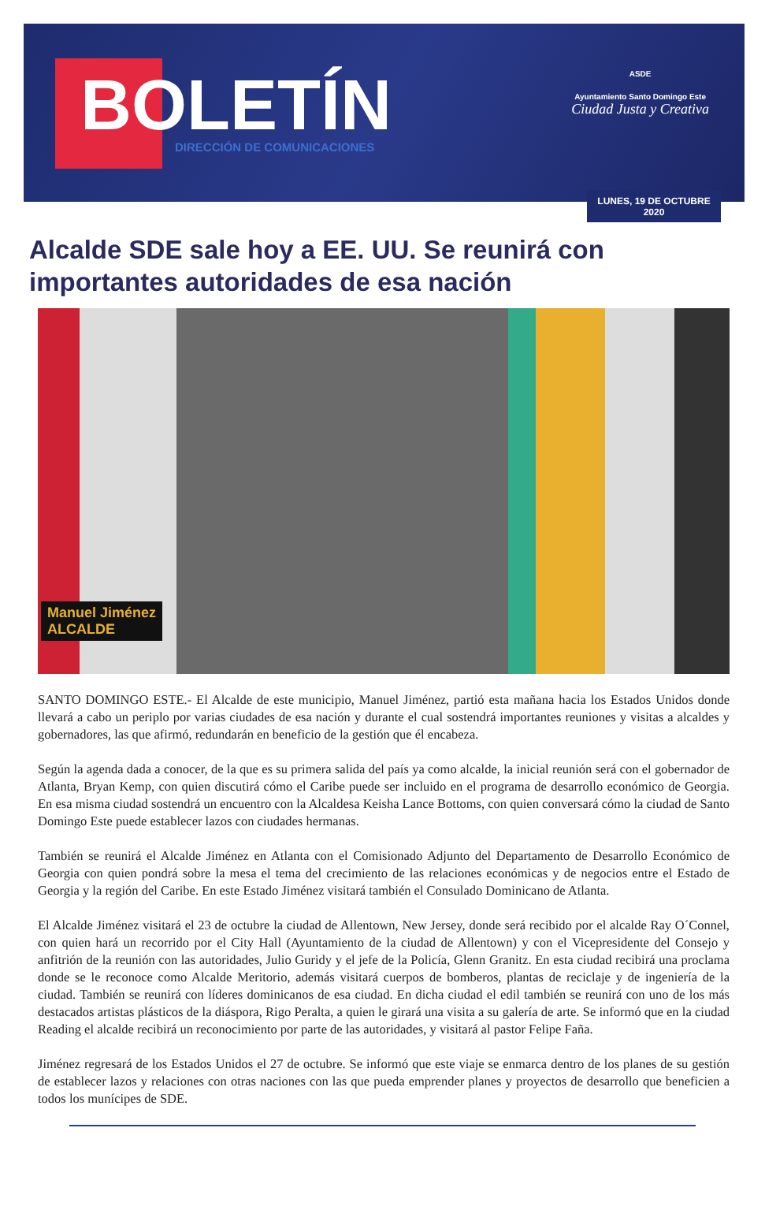BOLETÍN
DIRECCIÓN DE COMUNICACIONES
ASDE
Ayuntamiento Santo Domingo Este
Ciudad Justa y Creativa
LUNES, 19 DE OCTUBRE 2020
Alcalde SDE sale hoy a EE. UU. Se reunirá con importantes autoridades de esa nación
Manuel Jiménez
ALCALDE
SANTO DOMINGO ESTE.- El Alcalde de este municipio, Manuel Jiménez, partió esta mañana hacia los Estados Unidos donde llevará a cabo un periplo por varias ciudades de esa nación y durante el cual sostendrá importantes reuniones y visitas a alcaldes y gobernadores, las que afirmó, redundarán en beneficio de la gestión que él encabeza.
Según la agenda dada a conocer, de la que es su primera salida del país ya como alcalde, la inicial reunión será con el gobernador de Atlanta, Bryan Kemp, con quien discutirá cómo el Caribe puede ser incluido en el programa de desarrollo económico de Georgia. En esa misma ciudad sostendrá un encuentro con la Alcaldesa Keisha Lance Bottoms, con quien conversará cómo la ciudad de Santo Domingo Este puede establecer lazos con ciudades hermanas.
También se reunirá el Alcalde Jiménez en Atlanta con el Comisionado Adjunto del Departamento de Desarrollo Económico de Georgia con quien pondrá sobre la mesa el tema del crecimiento de las relaciones económicas y de negocios entre el Estado de Georgia y la región del Caribe. En este Estado Jiménez visitará también el Consulado Dominicano de Atlanta.
El Alcalde Jiménez visitará el 23 de octubre la ciudad de Allentown, New Jersey, donde será recibido por el alcalde Ray O´Connel, con quien hará un recorrido por el City Hall (Ayuntamiento de la ciudad de Allentown) y con el Vicepresidente del Consejo y anfitrión de la reunión con las autoridades, Julio Guridy y el jefe de la Policía, Glenn Granitz. En esta ciudad recibirá una proclama donde se le reconoce como Alcalde Meritorio, además visitará cuerpos de bomberos, plantas de reciclaje y de ingeniería de la ciudad. También se reunirá con líderes dominicanos de esa ciudad. En dicha ciudad el edil también se reunirá con uno de los más destacados artistas plásticos de la diáspora, Rigo Peralta, a quien le girará una visita a su galería de arte. Se informó que en la ciudad Reading el alcalde recibirá un reconocimiento por parte de las autoridades, y visitará al pastor Felipe Faña.
Jiménez regresará de los Estados Unidos el 27 de octubre. Se informó que este viaje se enmarca dentro de los planes de su gestión de establecer lazos y relaciones con otras naciones con las que pueda emprender planes y proyectos de desarrollo que beneficien a todos los munícipes de SDE.